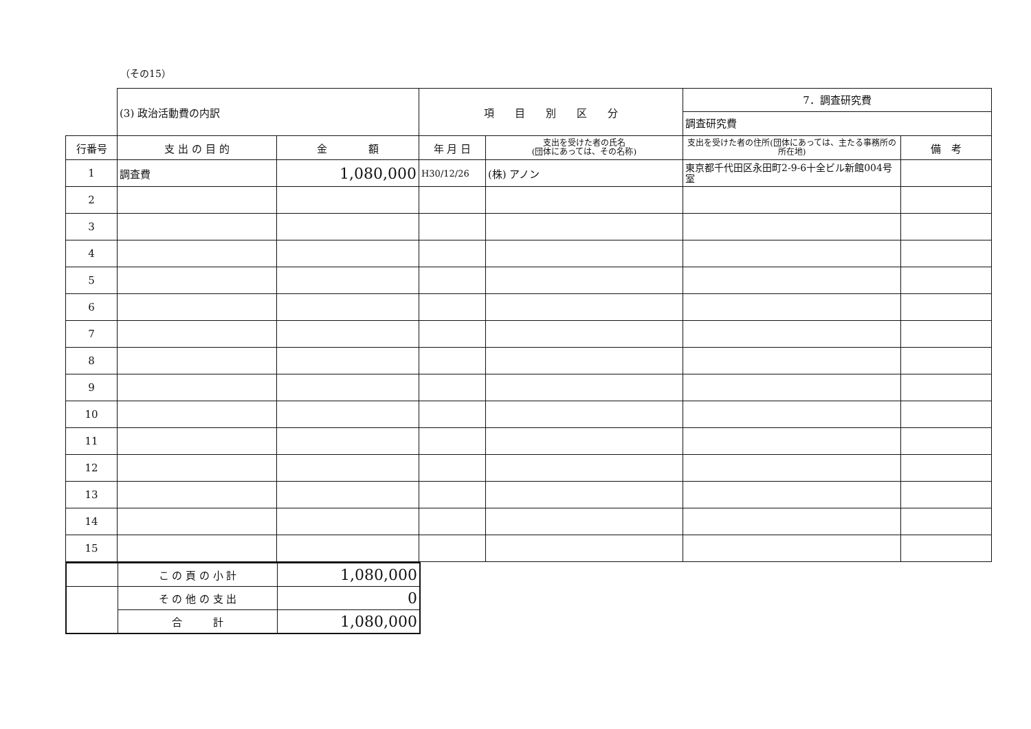（その15）
| | (3) 政治活動費の内訳 | | 項 目 別 区 分 | | 7．調査研究費 調査研究費 | |
| --- | --- | --- | --- | --- | --- | --- |
| 行番号 | 支 出 の 目 的 | 金 額 | 年 月 日 | 支出を受けた者の氏名 (団体にあっては、その名称) | 支出を受けた者の住所(団体にあっては、主たる事務所の所在地) | 備 考 |
| 1 | 調査費 | 1,080,000 | H30/12/26 | (株) アノン | 東京都千代田区永田町2-9-6十全ビル新館004号室 | |
| 2 | | | | | | |
| 3 | | | | | | |
| 4 | | | | | | |
| 5 | | | | | | |
| 6 | | | | | | |
| 7 | | | | | | |
| 8 | | | | | | |
| 9 | | | | | | |
| 10 | | | | | | |
| 11 | | | | | | |
| 12 | | | | | | |
| 13 | | | | | | |
| 14 | | | | | | |
| 15 | | | | | | |
| | こ の 頁 の 小 計 | 1,080,000 |
| | そ の 他 の 支 出 | 0 |
| | 合 計 | 1,080,000 |